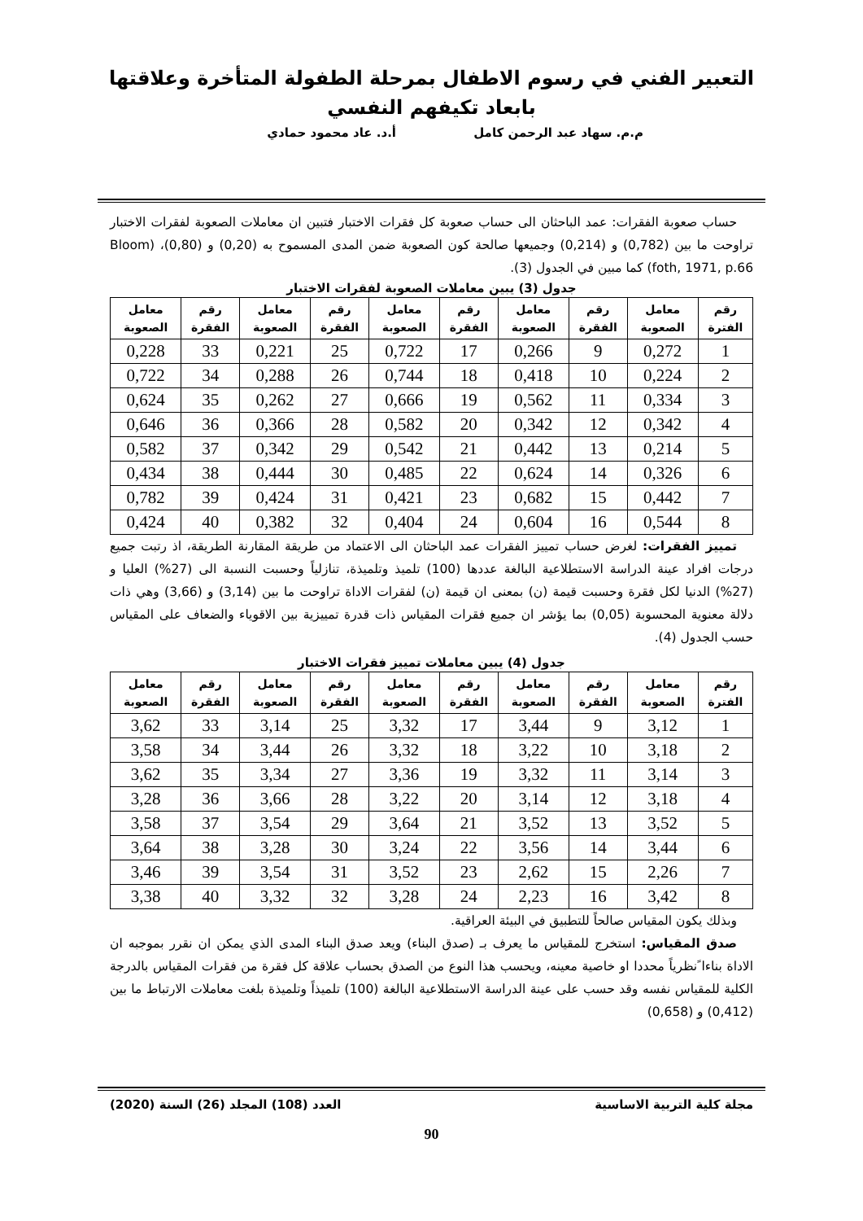التعبير الفني في رسوم الاطفال بمرحلة الطفولة المتأخرة وعلاقتها بابعاد تكيفهم النفسي
م.م. سهاد عبد الرحمن كامل أ.د. عاد محمود حمادي
حساب صعوبة الفقرات: عمد الباحثان الى حساب صعوبة كل فقرات الاختبار فتبين ان معاملات الصعوبة لفقرات الاختبار تراوحت ما بين (0,782) و (0,214) وجميعها صالحة كون الصعوبة ضمن المدى المسموح به (0,20) و (0,80)، (Bloom foth, 1971, p.66) كما مبين في الجدول (3).
جدول (3) يبين معاملات الصعوبة لفقرات الاختبار
| رقم الفترة | معامل الصعوبة | رقم الفقرة | معامل الصعوبة | رقم الفقرة | معامل الصعوبة | رقم الفقرة | معامل الصعوبة | رقم الفقرة | معامل الصعوبة |
| --- | --- | --- | --- | --- | --- | --- | --- | --- | --- |
| 1 | 0,272 | 9 | 0,266 | 17 | 0,722 | 25 | 0,221 | 33 | 0,228 |
| 2 | 0,224 | 10 | 0,418 | 18 | 0,744 | 26 | 0,288 | 34 | 0,722 |
| 3 | 0,334 | 11 | 0,562 | 19 | 0,666 | 27 | 0,262 | 35 | 0,624 |
| 4 | 0,342 | 12 | 0,342 | 20 | 0,582 | 28 | 0,366 | 36 | 0,646 |
| 5 | 0,214 | 13 | 0,442 | 21 | 0,542 | 29 | 0,342 | 37 | 0,582 |
| 6 | 0,326 | 14 | 0,624 | 22 | 0,485 | 30 | 0,444 | 38 | 0,434 |
| 7 | 0,442 | 15 | 0,682 | 23 | 0,421 | 31 | 0,424 | 39 | 0,782 |
| 8 | 0,544 | 16 | 0,604 | 24 | 0,404 | 32 | 0,382 | 40 | 0,424 |
تمييز الفقرات: لغرض حساب تمييز الفقرات عمد الباحثان الى الاعتماد من طريقة المقارنة الطريقة، اذ رتبت جميع درجات افراد عينة الدراسة الاستطلاعية البالغة عددها (100) تلميذ وتلميذة، تنازلياً وحسبت النسبة الى (27%) العليا و (27%) الدنيا لكل فقرة وحسبت قيمة (ن) بمعنى ان قيمة (ن) لفقرات الاداة تراوحت ما بين (3,14) و (3,66) وهي ذات دلالة معنوية المحسوبة (0,05) بما يؤشر ان جميع فقرات المقياس ذات قدرة تمييزية بين الاقوياء والضعاف على المقياس حسب الجدول (4).
جدول (4) يبين معاملات تمييز فقرات الاختبار
| رقم الفترة | معامل الصعوبة | رقم الفقرة | معامل الصعوبة | رقم الفقرة | معامل الصعوبة | رقم الفقرة | معامل الصعوبة | رقم الفقرة | معامل الصعوبة |
| --- | --- | --- | --- | --- | --- | --- | --- | --- | --- |
| 1 | 3,12 | 9 | 3,44 | 17 | 3,32 | 25 | 3,14 | 33 | 3,62 |
| 2 | 3,18 | 10 | 3,22 | 18 | 3,32 | 26 | 3,44 | 34 | 3,58 |
| 3 | 3,14 | 11 | 3,32 | 19 | 3,36 | 27 | 3,34 | 35 | 3,62 |
| 4 | 3,18 | 12 | 3,14 | 20 | 3,22 | 28 | 3,66 | 36 | 3,28 |
| 5 | 3,52 | 13 | 3,52 | 21 | 3,64 | 29 | 3,54 | 37 | 3,58 |
| 6 | 3,44 | 14 | 3,56 | 22 | 3,24 | 30 | 3,28 | 38 | 3,64 |
| 7 | 2,26 | 15 | 2,62 | 23 | 3,52 | 31 | 3,54 | 39 | 3,46 |
| 8 | 3,42 | 16 | 2,23 | 24 | 3,28 | 32 | 3,32 | 40 | 3,38 |
وبذلك يكون المقياس صالحاً للتطبيق في البيئة العراقية.
صدق المقياس: استخرج للمقياس ما يعرف بـ (صدق البناء) ويعد صدق البناء المدى الذي يمكن ان نقرر بموجبه ان الاداة بناءا ًنظرياً محددا او خاصية معينه، ويحسب هذا النوع من الصدق بحساب علاقة كل فقرة من فقرات المقياس بالدرجة الكلية للمقياس نفسه وقد حسب على عينة الدراسة الاستطلاعية البالغة (100) تلميذاً وتلميذة بلغت معاملات الارتباط ما بين (0,412) و (0,658)
مجلة كلية التربية الاساسية العدد (108) المجلد (26) السنة (2020)
90